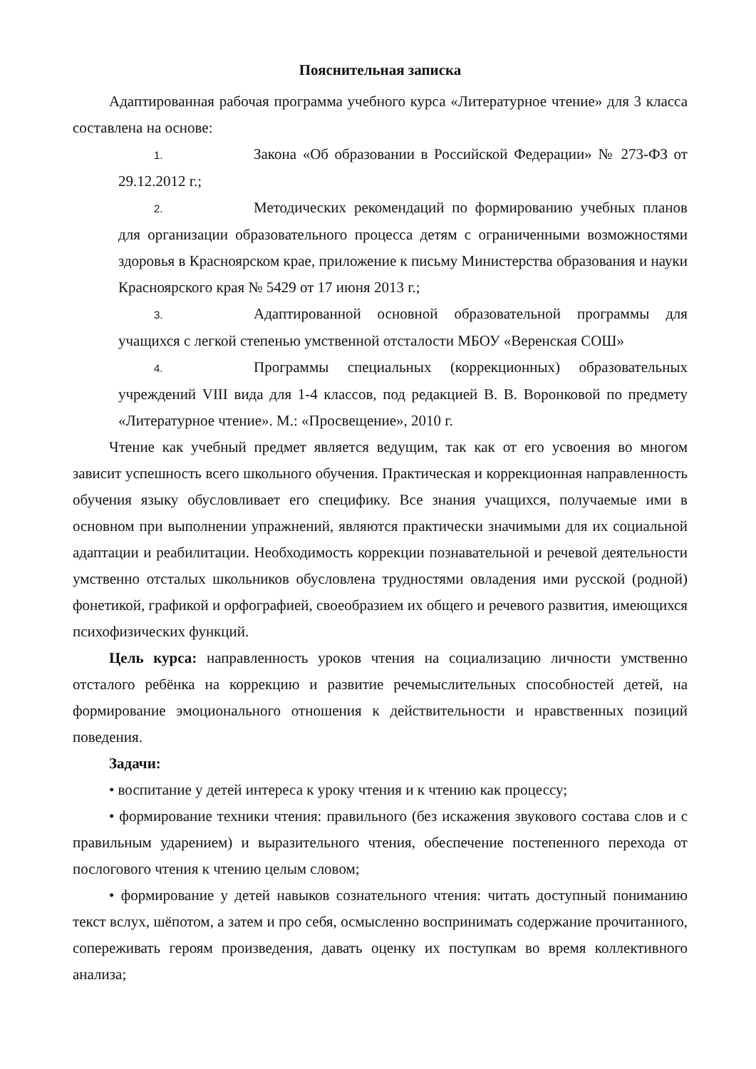Пояснительная записка
Адаптированная рабочая программа учебного курса «Литературное чтение» для 3 класса составлена на основе:
1. Закона «Об образовании в Российской Федерации» № 273-ФЗ от 29.12.2012 г.;
2. Методических рекомендаций по формированию учебных планов для организации образовательного процесса детям с ограниченными возможностями здоровья в Красноярском крае, приложение к письму Министерства образования и науки Красноярского края № 5429 от 17 июня 2013 г.;
3. Адаптированной основной образовательной программы для учащихся с легкой степенью умственной отсталости МБОУ «Веренская СОШ»
4. Программы специальных (коррекционных) образовательных учреждений VIII вида для 1-4 классов, под редакцией В. В. Воронковой по предмету «Литературное чтение». М.: «Просвещение», 2010 г.
Чтение как учебный предмет является ведущим, так как от его усвоения во многом зависит успешность всего школьного обучения. Практическая и коррекционная направленность обучения языку обусловливает его специфику. Все знания учащихся, получаемые ими в основном при выполнении упражнений, являются практически значимыми для их социальной адаптации и реабилитации. Необходимость коррекции познавательной и речевой деятельности умственно отсталых школьников обусловлена трудностями овладения ими русской (родной) фонетикой, графикой и орфографией, своеобразием их общего и речевого развития, имеющихся психофизических функций.
Цель курса: направленность уроков чтения на социализацию личности умственно отсталого ребёнка на коррекцию и развитие речемыслительных способностей детей, на формирование эмоционального отношения к действительности и нравственных позиций поведения.
Задачи:
• воспитание у детей интереса к уроку чтения и к чтению как процессу;
• формирование техники чтения: правильного (без искажения звукового состава слов и с правильным ударением) и выразительного чтения, обеспечение постепенного перехода от послогового чтения к чтению целым словом;
• формирование у детей навыков сознательного чтения: читать доступный пониманию текст вслух, шёпотом, а затем и про себя, осмысленно воспринимать содержание прочитанного, сопереживать героям произведения, давать оценку их поступкам во время коллективного анализа;